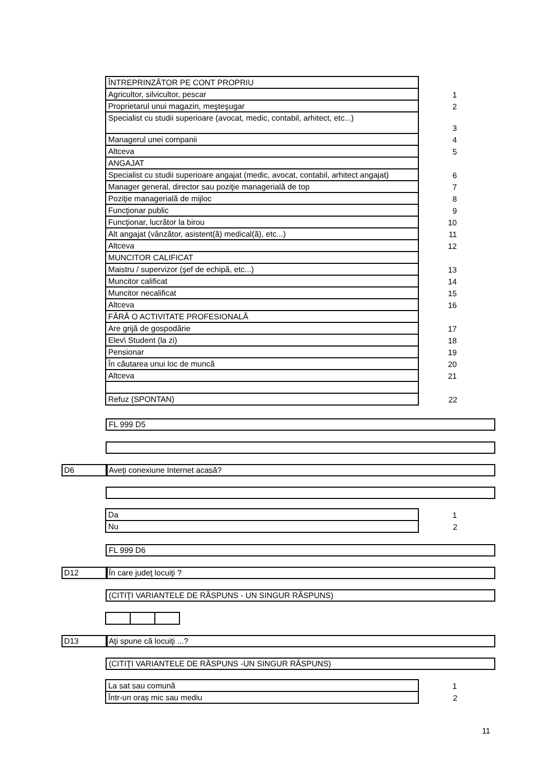| ÎNTREPRINZĂTOR PE CONT PROPRIU | |
| Agricultor, silvicultor, pescar | 1 |
| Proprietarul unui magazin, meşteşugar | 2 |
| Specialist cu studii superioare (avocat, medic, contabil, arhitect, etc...) | 3 |
| Managerul unei companii | 4 |
| Altceva | 5 |
| ANGAJAT | |
| Specialist cu studii superioare angajat (medic, avocat, contabil, arhitect angajat) | 6 |
| Manager general, director sau poziţie managerială de top | 7 |
| Poziţie managerială de mijloc | 8 |
| Funcţionar public | 9 |
| Funcţionar, lucrător la birou | 10 |
| Alt angajat (vânzător, asistent(ă) medical(ă), etc...) | 11 |
| Altceva | 12 |
| MUNCITOR CALIFICAT | |
| Maistru / supervizor (şef de echipă, etc...) | 13 |
| Muncitor calificat | 14 |
| Muncitor necalificat | 15 |
| Altceva | 16 |
| FĂRĂ O ACTIVITATE PROFESIONALĂ | |
| Are grijă de gospodărie | 17 |
| Elev\ Student (la zi) | 18 |
| Pensionar | 19 |
| În căutarea unui loc de muncă | 20 |
| Altceva | 21 |
| Refuz (SPONTAN) | 22 |
FL 999 D5
D6 Aveţi conexiune Internet acasă?
| Da | 1 |
| Nu | 2 |
FL 999 D6
D12 În care judeţ locuiţi ?
(CITIŢI VARIANTELE DE RĂSPUNS - UN SINGUR RĂSPUNS)
D13 Aţi spune că locuiţi ...?
(CITIŢI VARIANTELE DE RĂSPUNS -UN SINGUR RĂSPUNS)
| La sat sau comună | 1 |
| Într-un oraş mic sau mediu | 2 |
11